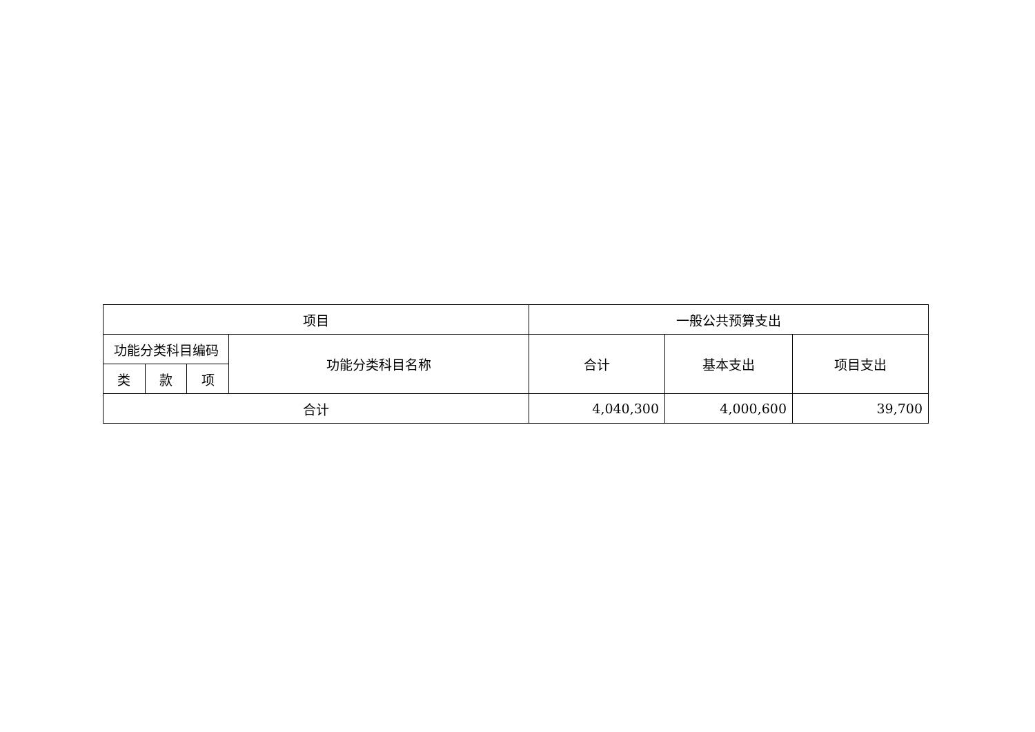| 项目 | | | | 一般公共预算支出 | | |
| --- | --- | --- | --- | --- | --- | --- |
| 功能分类科目编码 | | | 功能分类科目名称 | 合计 | 基本支出 | 项目支出 |
| 类 | 款 | 项 | | | | |
| 合计 | | | | 4,040,300 | 4,000,600 | 39,700 |